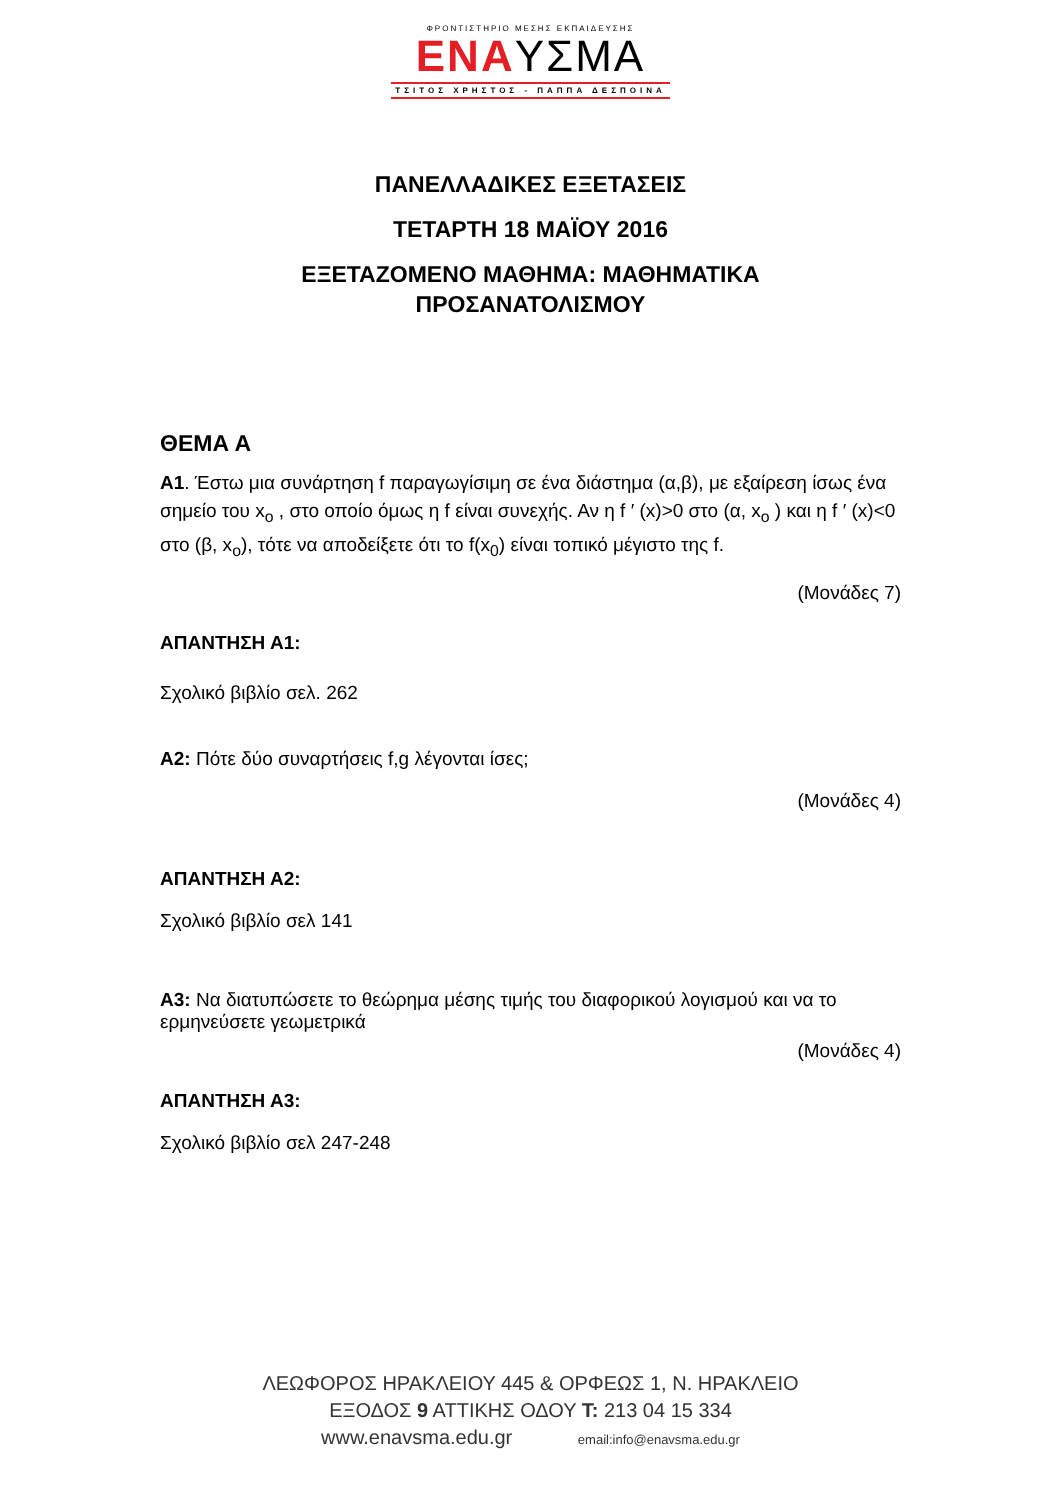ΦΡΟΝΤΙΣΤΗΡΙΟ ΜΕΣΗΣ ΕΚΠΑΙΔΕΥΣΗΣ
ΕΝΑΥΣΜΑ
ΤΣΙΤΟΣ ΧΡΗΣΤΟΣ - ΠΑΠΠΑ ΔΕΣΠΟΙΝΑ
ΠΑΝΕΛΛΑΔΙΚΕΣ ΕΞΕΤΑΣΕΙΣ
ΤΕΤΑΡΤΗ 18 ΜΑΪΟΥ 2016
ΕΞΕΤΑΖΟΜΕΝΟ ΜΑΘΗΜΑ: ΜΑΘΗΜΑΤΙΚΑ
ΠΡΟΣΑΝΑΤΟΛΙΣΜΟΥ
ΘΕΜΑ Α
Α1. Έστω μια συνάρτηση f παραγωγίσιμη σε ένα διάστημα (α,β), με εξαίρεση ίσως ένα σημείο του x<sub>o</sub> , στο οποίο όμως η f είναι συνεχής. Αν η f ′ (x)>0 στο (α, x<sub>o</sub> ) και η f ′ (x)<0 στο (β, x<sub>o</sub>), τότε να αποδείξετε ότι το f(x<sub>0</sub>) είναι τοπικό μέγιστο της f.
(Μονάδες 7)
ΑΠΑΝΤΗΣΗ Α1:
Σχολικό βιβλίο σελ. 262
Α2: Πότε δύο συναρτήσεις f,g λέγονται ίσες;
(Μονάδες 4)
ΑΠΑΝΤΗΣΗ Α2:
Σχολικό βιβλίο σελ 141
Α3: Να διατυπώσετε το θεώρημα μέσης τιμής του διαφορικού λογισμού και να το ερμηνεύσετε γεωμετρικά
(Μονάδες 4)
ΑΠΑΝΤΗΣΗ Α3:
Σχολικό βιβλίο σελ 247-248
ΛΕΩΦΟΡΟΣ ΗΡΑΚΛΕΙΟΥ 445 & ΟΡΦΕΩΣ 1, Ν. ΗΡΑΚΛΕΙΟ
ΕΞΟΔΟΣ 9 ΑΤΤΙΚΗΣ ΟΔΟΥ Τ: 213 04 15 334
www.enavsma.edu.gr email:info@enavsma.edu.gr